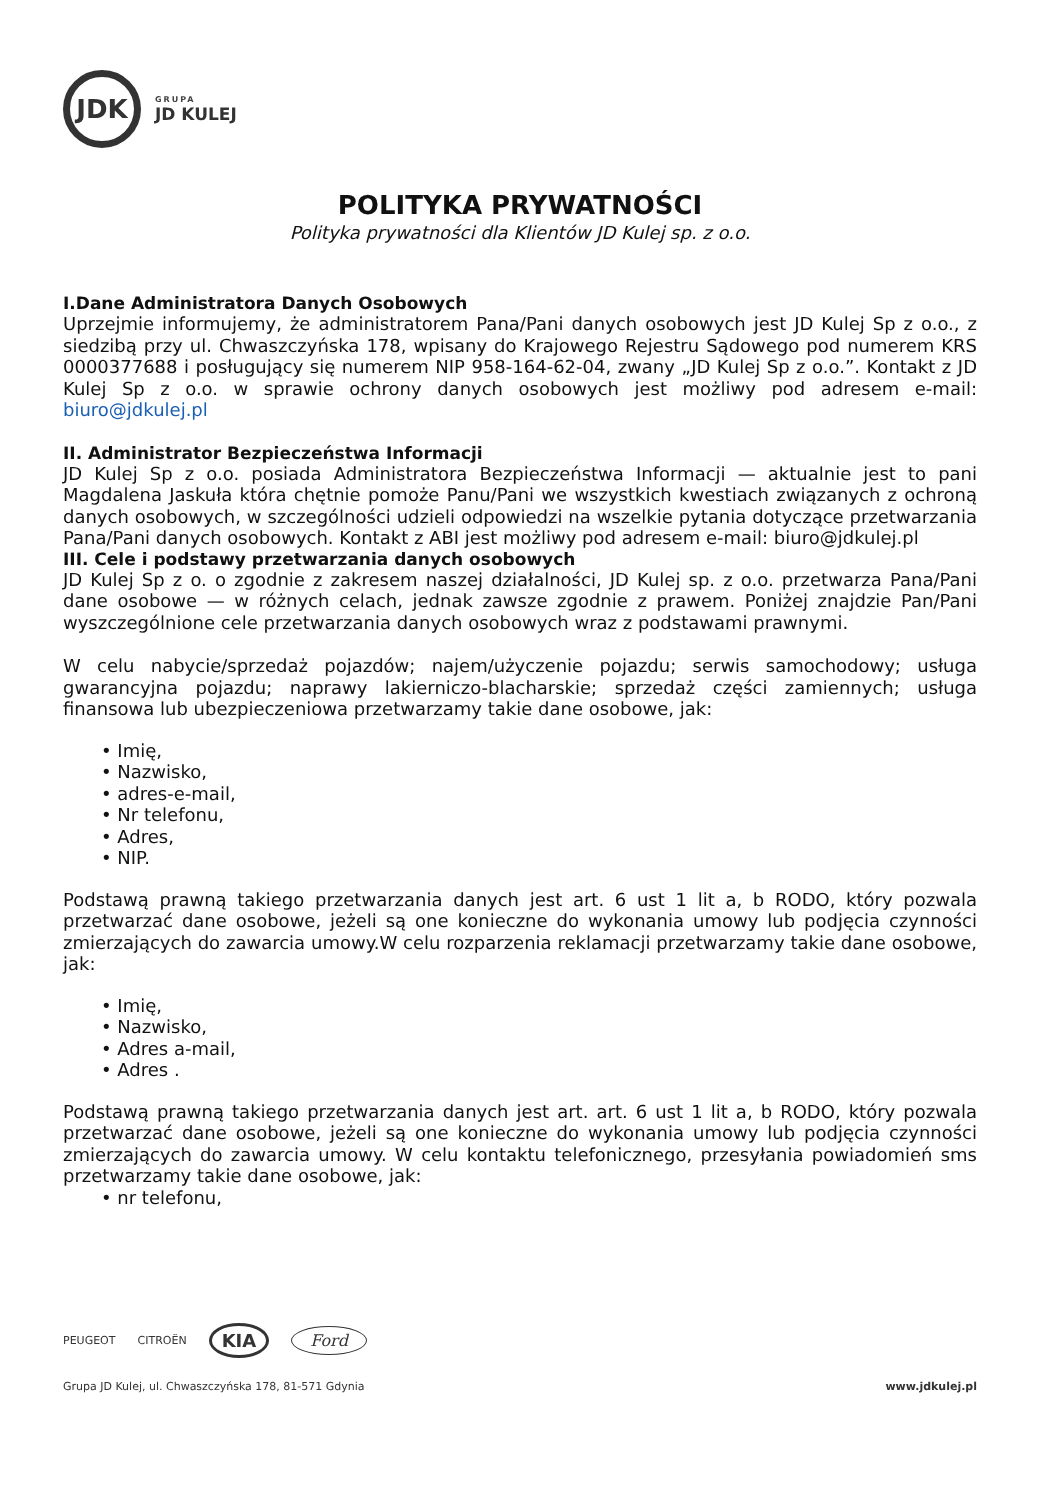JDK
GRUPA
JD KULEJ
POLITYKA PRYWATNOŚCI
Polityka prywatności dla Klientów JD Kulej sp. z o.o.
I.Dane Administratora Danych Osobowych
Uprzejmie informujemy, że administratorem Pana/Pani danych osobowych jest JD Kulej Sp z o.o., z siedzibą przy ul. Chwaszczyńska 178, wpisany do Krajowego Rejestru Sądowego pod numerem KRS 0000377688 i posługujący się numerem NIP 958-164-62-04, zwany „JD Kulej Sp z o.o.”. Kontakt z JD Kulej Sp z o.o. w sprawie ochrony danych osobowych jest możliwy pod adresem e-mail: biuro@jdkulej.pl
II. Administrator Bezpieczeństwa Informacji
JD Kulej Sp z o.o. posiada Administratora Bezpieczeństwa Informacji — aktualnie jest to pani Magdalena Jaskuła która chętnie pomoże Panu/Pani we wszystkich kwestiach związanych z ochroną danych osobowych, w szczególności udzieli odpowiedzi na wszelkie pytania dotyczące przetwarzania Pana/Pani danych osobowych. Kontakt z ABI jest możliwy pod adresem e-mail: biuro@jdkulej.pl
III. Cele i podstawy przetwarzania danych osobowych
JD Kulej Sp z o. o zgodnie z zakresem naszej działalności, JD Kulej sp. z o.o. przetwarza Pana/Pani dane osobowe — w różnych celach, jednak zawsze zgodnie z prawem. Poniżej znajdzie Pan/Pani wyszczególnione cele przetwarzania danych osobowych wraz z podstawami prawnymi.
W celu nabycie/sprzedaż pojazdów; najem/użyczenie pojazdu; serwis samochodowy; usługa gwarancyjna pojazdu; naprawy lakierniczo-blacharskie; sprzedaż części zamiennych; usługa finansowa lub ubezpieczeniowa przetwarzamy takie dane osobowe, jak:
• Imię,
• Nazwisko,
• adres-e-mail,
• Nr telefonu,
• Adres,
• NIP.
Podstawą prawną takiego przetwarzania danych jest art. 6 ust 1 lit a, b RODO, który pozwala przetwarzać dane osobowe, jeżeli są one konieczne do wykonania umowy lub podjęcia czynności zmierzających do zawarcia umowy.W celu rozparzenia reklamacji przetwarzamy takie dane osobowe, jak:
• Imię,
• Nazwisko,
• Adres a-mail,
• Adres .
Podstawą prawną takiego przetwarzania danych jest art. art. 6 ust 1 lit a, b RODO, który pozwala przetwarzać dane osobowe, jeżeli są one konieczne do wykonania umowy lub podjęcia czynności zmierzających do zawarcia umowy. W celu kontaktu telefonicznego, przesyłania powiadomień sms przetwarzamy takie dane osobowe, jak:
• nr telefonu,
PEUGEOT CITROËN KIA Ford
Grupa JD Kulej, ul. Chwaszczyńska 178, 81-571 Gdynia www.jdkulej.pl